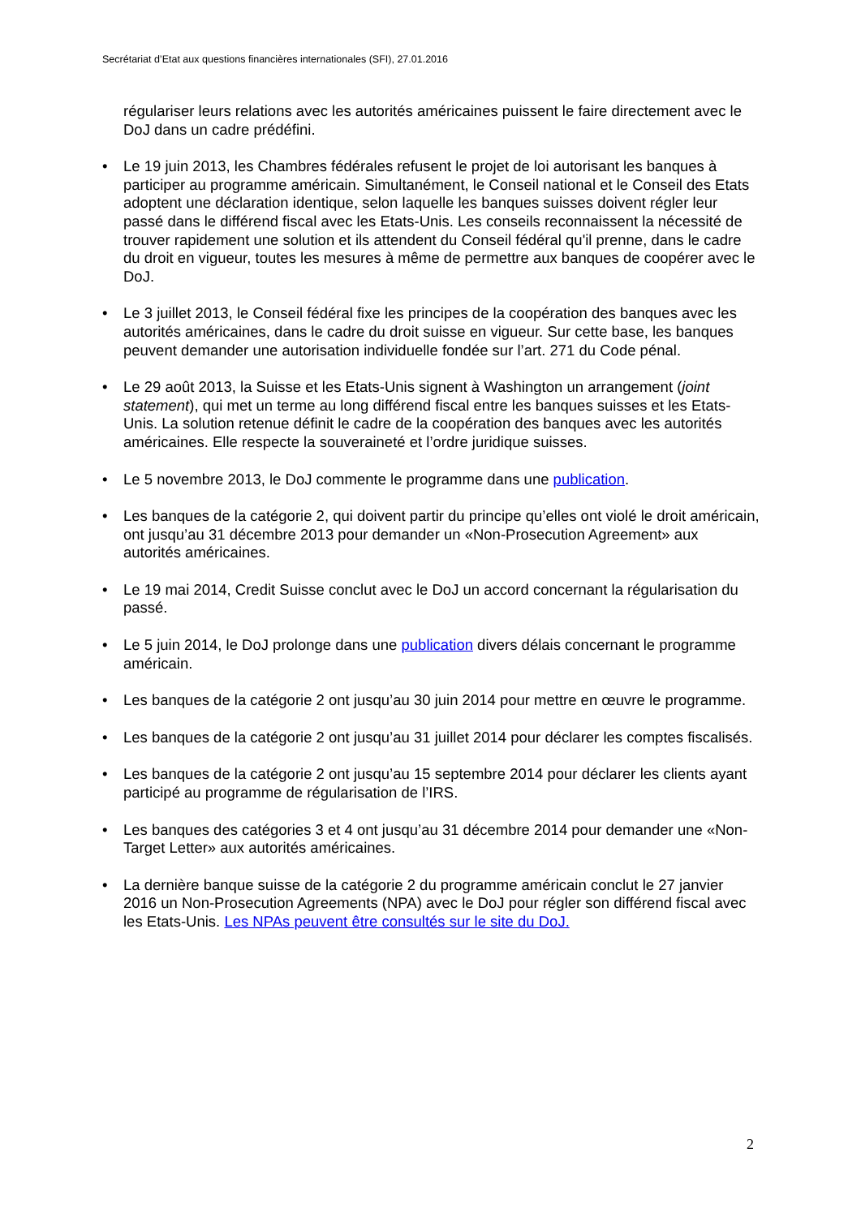Secrétariat d’Etat aux questions financières internationales (SFI), 27.01.2016
régulariser leurs relations avec les autorités américaines puissent le faire directement avec le DoJ dans un cadre prédéfini.
• Le 19 juin 2013, les Chambres fédérales refusent le projet de loi autorisant les banques à participer au programme américain. Simultanément, le Conseil national et le Conseil des Etats adoptent une déclaration identique, selon laquelle les banques suisses doivent régler leur passé dans le différend fiscal avec les Etats-Unis. Les conseils reconnaissent la nécessité de trouver rapidement une solution et ils attendent du Conseil fédéral qu'il prenne, dans le cadre du droit en vigueur, toutes les mesures à même de permettre aux banques de coopérer avec le DoJ.
• Le 3 juillet 2013, le Conseil fédéral fixe les principes de la coopération des banques avec les autorités américaines, dans le cadre du droit suisse en vigueur. Sur cette base, les banques peuvent demander une autorisation individuelle fondée sur l’art. 271 du Code pénal.
• Le 29 août 2013, la Suisse et les Etats-Unis signent à Washington un arrangement (joint statement), qui met un terme au long différend fiscal entre les banques suisses et les Etats-Unis. La solution retenue définit le cadre de la coopération des banques avec les autorités américaines. Elle respecte la souveraineté et l’ordre juridique suisses.
• Le 5 novembre 2013, le DoJ commente le programme dans une publication.
• Les banques de la catégorie 2, qui doivent partir du principe qu’elles ont violé le droit américain, ont jusqu’au 31 décembre 2013 pour demander un «Non-Prosecution Agreement» aux autorités américaines.
• Le 19 mai 2014, Credit Suisse conclut avec le DoJ un accord concernant la régularisation du passé.
• Le 5 juin 2014, le DoJ prolonge dans une publication divers délais concernant le programme américain.
• Les banques de la catégorie 2 ont jusqu’au 30 juin 2014 pour mettre en œuvre le programme.
• Les banques de la catégorie 2 ont jusqu’au 31 juillet 2014 pour déclarer les comptes fiscalisés.
• Les banques de la catégorie 2 ont jusqu’au 15 septembre 2014 pour déclarer les clients ayant participé au programme de régularisation de l’IRS.
• Les banques des catégories 3 et 4 ont jusqu’au 31 décembre 2014 pour demander une «Non-Target Letter» aux autorités américaines.
• La dernière banque suisse de la catégorie 2 du programme américain conclut le 27 janvier 2016 un Non-Prosecution Agreements (NPA) avec le DoJ pour régler son différend fiscal avec les Etats-Unis. Les NPAs peuvent être consultés sur le site du DoJ.
2